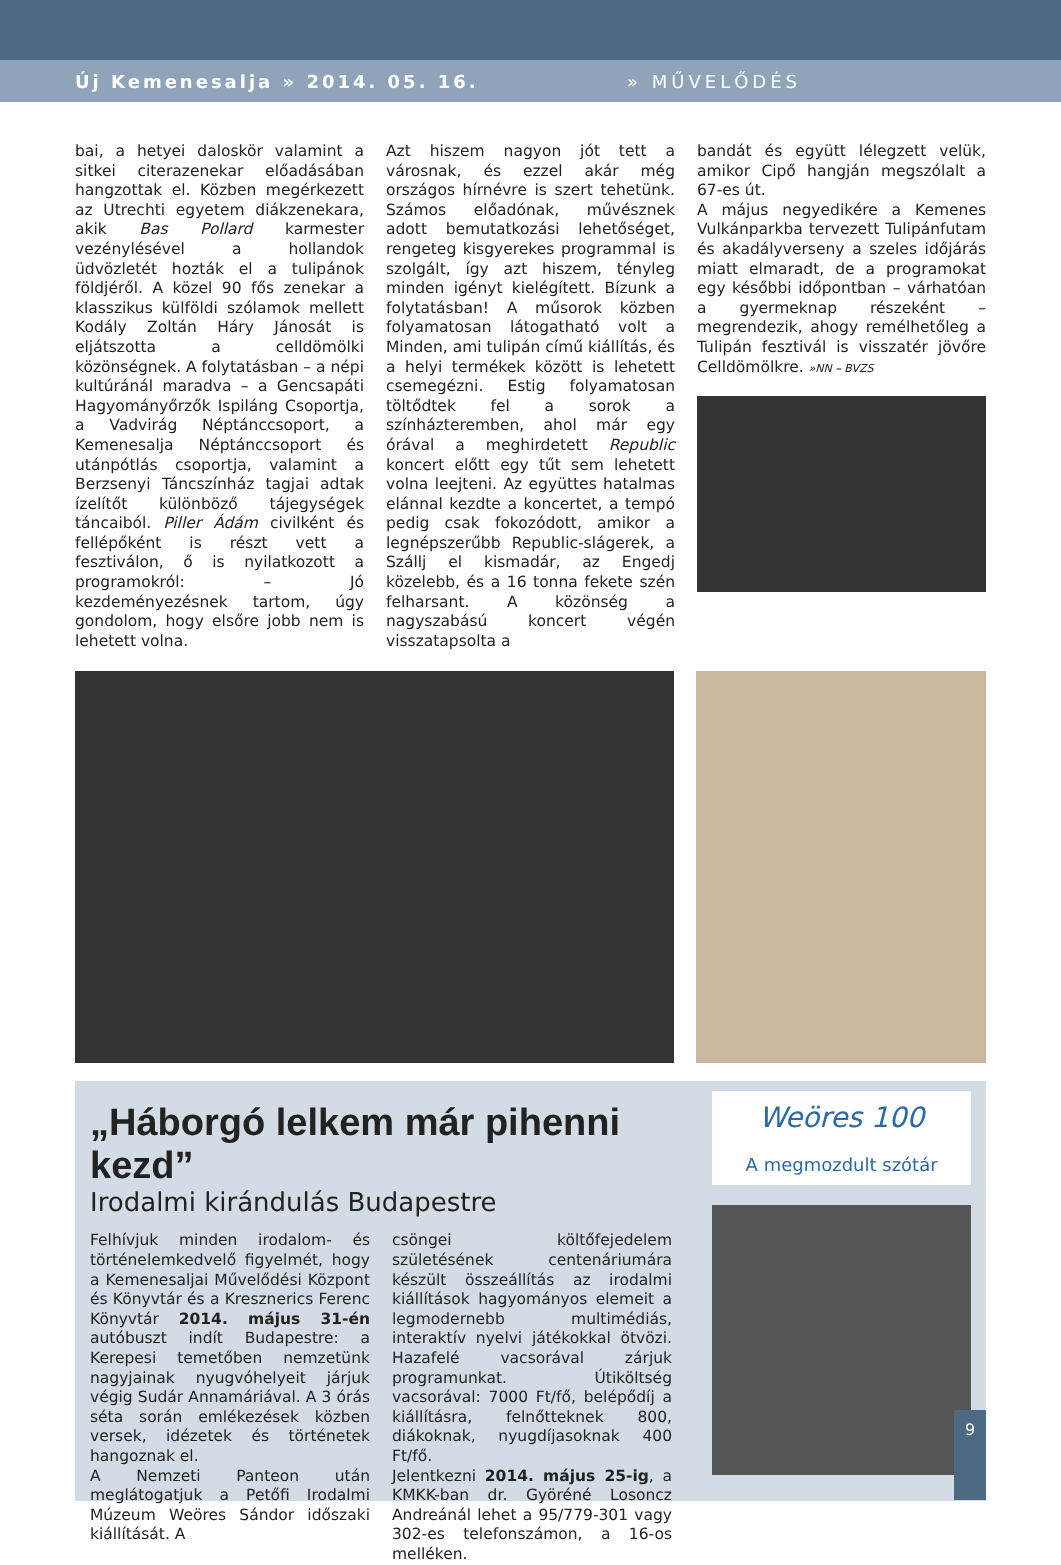Új Kemenesalja » 2014. 05. 16. » MŰVELŐDÉS
bai, a hetyei daloskör valamint a sitkei citerazenekar előadásában hangzottak el. Közben megérkezett az Utrechti egyetem diákzenekara, akik Bas Pollard karmester vezénylésével a hollandok üdvözletét hozták el a tulipánok földjéről. A közel 90 fős zenekar a klasszikus külföldi szólamok mellett Kodály Zoltán Háry Jánosát is eljátszotta a celldömölki közönségnek. A folytatásban – a népi kultúránál maradva – a Gencsapáti Hagyományőrzők Ispiláng Csoportja, a Vadvirág Néptánccsoport, a Kemenesalja Néptánccsoport és utánpótlás csoportja, valamint a Berzsenyi Táncszínház tagjai adtak ízelítőt különböző tájegységek táncaiból. Piller Ádám civilként és fellépőként is részt vett a fesztiválon, ő is nyilatkozott a programokról: – Jó kezdeményezésnek tartom, úgy gondolom, hogy elsőre jobb nem is lehetett volna.
Azt hiszem nagyon jót tett a városnak, és ezzel akár még országos hírnévre is szert tehetünk. Számos előadónak, művésznek adott bemutatkozási lehetőséget, rengeteg kisgyerekes programmal is szolgált, így azt hiszem, tényleg minden igényt kielégített. Bízunk a folytatásban! A műsorok közben folyamatosan látogatható volt a Minden, ami tulipán című kiállítás, és a helyi termékek között is lehetett csemegézni. Estig folyamatosan töltődtek fel a sorok a színházteremben, ahol már egy órával a meghirdetett Republic koncert előtt egy tűt sem lehetett volna leejteni. Az együttes hatalmas elánnal kezdte a koncertet, a tempó pedig csak fokozódott, amikor a legnépszerűbb Republic-slágerek, a Szállj el kismadár, az Engedj közelebb, és a 16 tonna fekete szén felharsant. A közönség a nagyszabású koncert végén visszatapsolta a
bandát és együtt lélegzett velük, amikor Cipő hangján megszólalt a 67-es út.
A május negyedikére a Kemenes Vulkánparkba tervezett Tulipánfutam és akadályverseny a szeles időjárás miatt elmaradt, de a programokat egy későbbi időpontban – várhatóan a gyermeknap részeként – megrendezik, ahogy remélhetőleg a Tulipán fesztivál is visszatér jövőre Celldömölkre. »NN – BVZS
„Háborgó lelkem már pihenni kezd”
Irodalmi kirándulás Budapestre
Felhívjuk minden irodalom- és történelemkedvelő figyelmét, hogy a Kemenesaljai Művelődési Központ és Könyvtár és a Kresznerics Ferenc Könyvtár 2014. május 31-én autóbuszt indít Budapestre: a Kerepesi temetőben nemzetünk nagyjainak nyugvóhelyeit járjuk végig Sudár Annamáriával. A 3 órás séta során emlékezések közben versek, idézetek és történetek hangoznak el.
A Nemzeti Panteon után meglátogatjuk a Petőfi Irodalmi Múzeum Weöres Sándor időszaki kiállítását. A
csöngei költőfejedelem születésének centenáriumára készült összeállítás az irodalmi kiállítások hagyományos elemeit a legmodernebb multimédiás, interaktív nyelvi játékokkal ötvözi. Hazafelé vacsorával zárjuk programunkat. Útiköltség vacsorával: 7000 Ft/fő, belépődíj a kiállításra, felnőtteknek 800, diákoknak, nyugdíjasoknak 400 Ft/fő.
Jelentkezni 2014. május 25-ig, a KMKK-ban dr. Györéné Losoncz Andreánál lehet a 95/779-301 vagy 302-es telefonszámon, a 16-os melléken.
Weöres 100
A megmozdult szótár
9